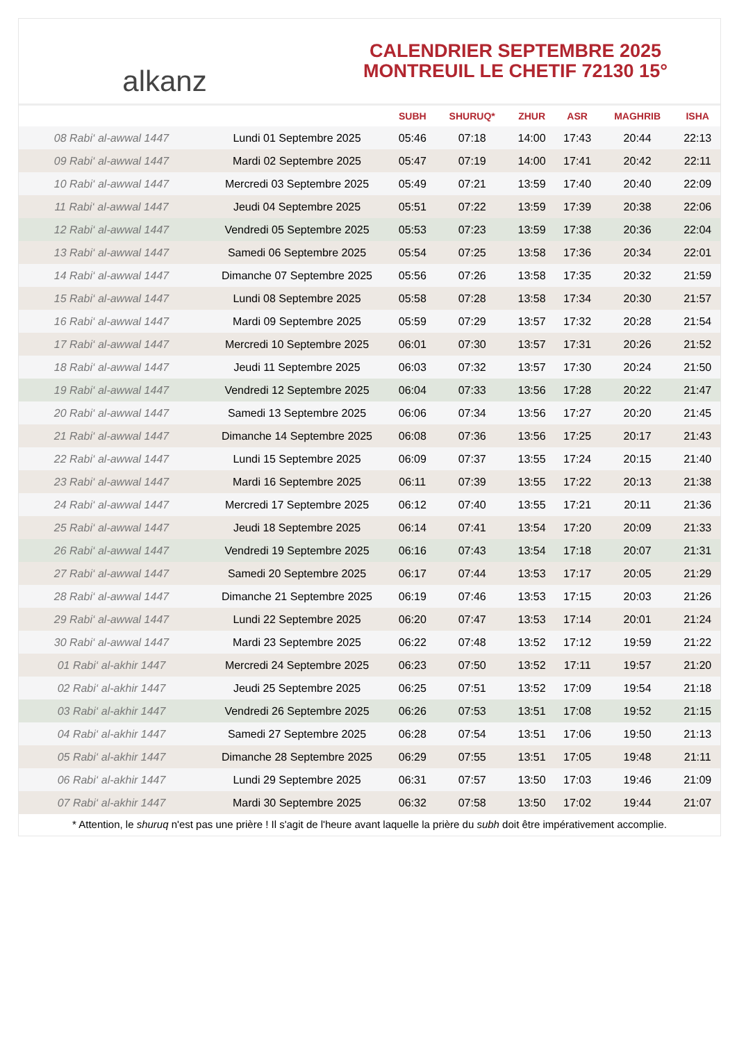alkanz
CALENDRIER SEPTEMBRE 2025
MONTREUIL LE CHETIF 72130 15°
| | | SUBH | SHURUQ* | ZHUR | ASR | MAGHRIB | ISHA |
| --- | --- | --- | --- | --- | --- | --- | --- |
| 08 Rabi‘ al-awwal 1447 | Lundi 01 Septembre 2025 | 05:46 | 07:18 | 14:00 | 17:43 | 20:44 | 22:13 |
| 09 Rabi‘ al-awwal 1447 | Mardi 02 Septembre 2025 | 05:47 | 07:19 | 14:00 | 17:41 | 20:42 | 22:11 |
| 10 Rabi‘ al-awwal 1447 | Mercredi 03 Septembre 2025 | 05:49 | 07:21 | 13:59 | 17:40 | 20:40 | 22:09 |
| 11 Rabi‘ al-awwal 1447 | Jeudi 04 Septembre 2025 | 05:51 | 07:22 | 13:59 | 17:39 | 20:38 | 22:06 |
| 12 Rabi‘ al-awwal 1447 | Vendredi 05 Septembre 2025 | 05:53 | 07:23 | 13:59 | 17:38 | 20:36 | 22:04 |
| 13 Rabi‘ al-awwal 1447 | Samedi 06 Septembre 2025 | 05:54 | 07:25 | 13:58 | 17:36 | 20:34 | 22:01 |
| 14 Rabi‘ al-awwal 1447 | Dimanche 07 Septembre 2025 | 05:56 | 07:26 | 13:58 | 17:35 | 20:32 | 21:59 |
| 15 Rabi‘ al-awwal 1447 | Lundi 08 Septembre 2025 | 05:58 | 07:28 | 13:58 | 17:34 | 20:30 | 21:57 |
| 16 Rabi‘ al-awwal 1447 | Mardi 09 Septembre 2025 | 05:59 | 07:29 | 13:57 | 17:32 | 20:28 | 21:54 |
| 17 Rabi‘ al-awwal 1447 | Mercredi 10 Septembre 2025 | 06:01 | 07:30 | 13:57 | 17:31 | 20:26 | 21:52 |
| 18 Rabi‘ al-awwal 1447 | Jeudi 11 Septembre 2025 | 06:03 | 07:32 | 13:57 | 17:30 | 20:24 | 21:50 |
| 19 Rabi‘ al-awwal 1447 | Vendredi 12 Septembre 2025 | 06:04 | 07:33 | 13:56 | 17:28 | 20:22 | 21:47 |
| 20 Rabi‘ al-awwal 1447 | Samedi 13 Septembre 2025 | 06:06 | 07:34 | 13:56 | 17:27 | 20:20 | 21:45 |
| 21 Rabi‘ al-awwal 1447 | Dimanche 14 Septembre 2025 | 06:08 | 07:36 | 13:56 | 17:25 | 20:17 | 21:43 |
| 22 Rabi‘ al-awwal 1447 | Lundi 15 Septembre 2025 | 06:09 | 07:37 | 13:55 | 17:24 | 20:15 | 21:40 |
| 23 Rabi‘ al-awwal 1447 | Mardi 16 Septembre 2025 | 06:11 | 07:39 | 13:55 | 17:22 | 20:13 | 21:38 |
| 24 Rabi‘ al-awwal 1447 | Mercredi 17 Septembre 2025 | 06:12 | 07:40 | 13:55 | 17:21 | 20:11 | 21:36 |
| 25 Rabi‘ al-awwal 1447 | Jeudi 18 Septembre 2025 | 06:14 | 07:41 | 13:54 | 17:20 | 20:09 | 21:33 |
| 26 Rabi‘ al-awwal 1447 | Vendredi 19 Septembre 2025 | 06:16 | 07:43 | 13:54 | 17:18 | 20:07 | 21:31 |
| 27 Rabi‘ al-awwal 1447 | Samedi 20 Septembre 2025 | 06:17 | 07:44 | 13:53 | 17:17 | 20:05 | 21:29 |
| 28 Rabi‘ al-awwal 1447 | Dimanche 21 Septembre 2025 | 06:19 | 07:46 | 13:53 | 17:15 | 20:03 | 21:26 |
| 29 Rabi‘ al-awwal 1447 | Lundi 22 Septembre 2025 | 06:20 | 07:47 | 13:53 | 17:14 | 20:01 | 21:24 |
| 30 Rabi‘ al-awwal 1447 | Mardi 23 Septembre 2025 | 06:22 | 07:48 | 13:52 | 17:12 | 19:59 | 21:22 |
| 01 Rabi‘ al-akhir 1447 | Mercredi 24 Septembre 2025 | 06:23 | 07:50 | 13:52 | 17:11 | 19:57 | 21:20 |
| 02 Rabi‘ al-akhir 1447 | Jeudi 25 Septembre 2025 | 06:25 | 07:51 | 13:52 | 17:09 | 19:54 | 21:18 |
| 03 Rabi‘ al-akhir 1447 | Vendredi 26 Septembre 2025 | 06:26 | 07:53 | 13:51 | 17:08 | 19:52 | 21:15 |
| 04 Rabi‘ al-akhir 1447 | Samedi 27 Septembre 2025 | 06:28 | 07:54 | 13:51 | 17:06 | 19:50 | 21:13 |
| 05 Rabi‘ al-akhir 1447 | Dimanche 28 Septembre 2025 | 06:29 | 07:55 | 13:51 | 17:05 | 19:48 | 21:11 |
| 06 Rabi‘ al-akhir 1447 | Lundi 29 Septembre 2025 | 06:31 | 07:57 | 13:50 | 17:03 | 19:46 | 21:09 |
| 07 Rabi‘ al-akhir 1447 | Mardi 30 Septembre 2025 | 06:32 | 07:58 | 13:50 | 17:02 | 19:44 | 21:07 |
* Attention, le shuruq n'est pas une prière ! Il s'agit de l'heure avant laquelle la prière du subh doit être impérativement accomplie.